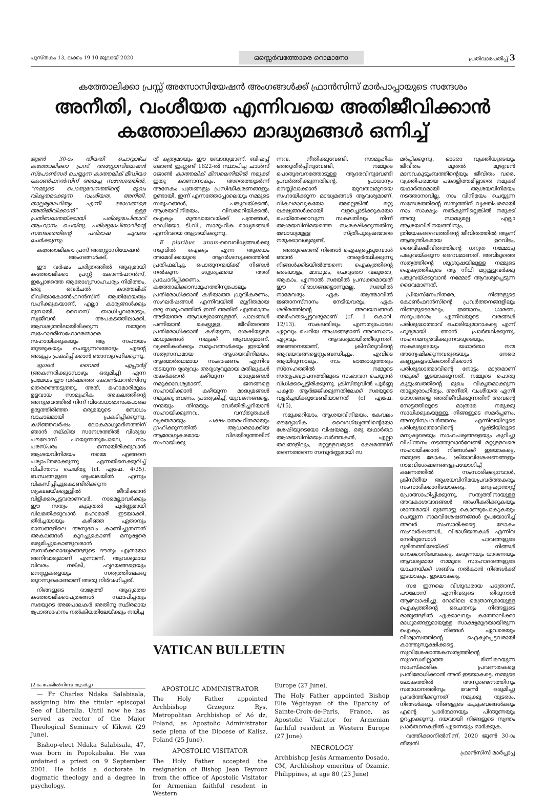പുസ്തകം 13, ലക്കം 19 10 ജൂലായ് 2020 ഒസ്സെർവത്തോരെ റൊമാനോ പ്രതിവാരപതിപ്പ് 3
കത്തോലിക്കാ പ്രസ്സ് അസോസിയേഷൻ അംഗങ്ങൾക്ക് ഫ്രാൻസിസ് മാർപാപ്പായുടെ സന്ദേശം
അനീതി, വംശീയത എന്നിവയെ അതിജീവിക്കാൻ
കത്തോലിക്കാ മാദ്ധ്യമങ്ങൾ ഒന്നിച്ച്
ജൂൺ 30-ാം തീയതി ചൊവ്വാഴ്ച കത്തോലിക്കാ പ്രസ് അസ്സോസിയേഷൻ സ്പോൺസർ ചെയ്യുന്ന കാത്തലിക് മീഡിയാ കോൺഫറൻസിന് അയച്ച സന്ദേശത്തിൽ, “നമ്മുടെ പൊതുഭവനത്തിന്റെ മുഖം വികൃതമാക്കുന്ന വംശീയത, അനീതി, താല്പര്യരാഹിത്യം എന്നീ രോഗങ്ങളെ അതിജീവിക്കാൻ” ഉള്ള പ്രതിബദ്ധതയ്ക്കായി പരിശുദ്ധപിതാവ് ആഹ്വാനം ചെയ്തു. പരിശുദ്ധപിതാവിന്റെ സന്ദേശത്തിന്റെ പരിഭാഷ ചുവടെ ചേർക്കുന്നു:
കത്തോലിക്കാ പ്രസ് അസ്സോസിയേഷൻ അംഗങ്ങൾക്ക്,
ഈ വർഷം ചരിത്രത്തിൽ ആദ്യമായി കത്തോലിക്കാ പ്രസ്സ് കോൺഫറൻസ്, ഇപ്പോഴത്തെ ആരോഗ്യസാഹചര്യം നിമിത്തം, ഒരു വെർചൽ കാത്തലിക് മീഡിയാകോൺഫറൻസിന് ആതിഥേയത്വം വഹിക്കുകയാണ്. എല്ലാ കാര്യങ്ങൾക്കും മുമ്പായി, വൈറസ് ബാധിച്ചവരോടും, സ്വജീവൻ അപകടത്തിലാക്കി, ആവശ്യത്തിലായിരിക്കുന്ന നമ്മുടെ സഹോദരീസഹോദരന്മാരെ സഹായിക്കുകയും ആ സഹായം തുടരുകയും ചെയ്യുന്നവരോടും എന്റെ അടുപ്പം പ്രകടിപ്പിക്കാൻ ഞാനാഗ്രഹിക്കുന്നു.
ടുഗദർ വൈൽ എപ്പാർട്ട് (അകന്നരിക്കുമ്പോഴും ഒരുമിച്ച്) എന്ന പ്രമേയം ഈ വർഷത്തെ കോൺഫറൻസിനു തെരഞ്ഞെടുത്തു. അത്, മഹാമാരിമൂലം ഉളവായ സാമൂഹിക അകലത്തിന്റെ അനുഭവത്തിൽ നിന്ന് വിരോധാഭാസംപോലെ ഉരുത്തിരിഞ്ഞ ഒരുമയുടെ ബോധം വാചാലമായി പ്രകടിപ്പിക്കുന്നു. കഴിഞ്ഞവർഷം ലോകമാധ്യമദിനത്തിന് ഞാൻ നല്കിയ സന്ദേശത്തിൽ വിശുദ്ധ പൗലോസ് പറയുന്നതുപോലെ, നാം പരസ്പരം ഒന്നായിരിക്കുവാൻ ആശയവിനിമയം നമ്മെ എങ്ങനെ പര്യാപ്തരാക്കുന്നു എന്നതിനെക്കുറിച്ച് വിചിന്തനം ചെയ്തു (cf. എഫേ. 4/25). ബന്ധങ്ങളുടെ ശൃംഖലയിൽ എന്നും വികസിപ്പിച്ചുകൊണ്ടിരിക്കുന്ന ശൃംഖലയ്ക്കുള്ളിൽ ജീവിക്കാൻ വിളിക്കപ്പെട്ടവരാണവർ. നാമെല്ലാവർക്കും ഈ സത്യം കൂടുതൽ പൂർണ്ണമായി വിലമതിക്കുവാൻ മഹാമാരി ഇടയാക്കി. തീർച്ചയായും കഴിഞ്ഞ ഏതാനും മാസങ്ങളിലെ അനുഭവം കാണിച്ചുതന്നത് അകലങ്ങൾ കുറച്ചുകൊണ്ട് മനുഷ്യരെ ഒരുമിച്ചുകൊണ്ടുവരാൻ സമ്പർക്കമാദ്ധ്യമങ്ങളുടെ ദൗത്യം എത്രയോ അനിവാര്യമാണ് എന്നാണ്. ആവശ്യമായ വിവരം നല്കി, ഹൃദയങ്ങളെയും മനസ്സുകളെയും സത്യത്തിലേക്കു തുറന്നുകൊണ്ടാണ് അതു നിർവഹിച്ചത്.
നിങ്ങളുടെ രാജ്യത്ത് ആദ്യത്തെ കത്തോലിക്കാപത്രങ്ങൾ സ്ഥാപിച്ചതും സഭയുടെ അജപാലകർ അതിനു സ്ഥിരമായ പ്രോത്സാഹനം നൽകിയതിലേയ്ക്കും നയിച്ച
ത് കൃത്യമായും ഈ ബോദ്ധ്യമാണ്. ബിഷപ്പ് ജോൺ ഇംഗ്ലണ്ട് 1822-ൽ സ്ഥാപിച്ച ചാൾസ് ജോൺ കാത്തലിക് മിസലെനിയിൽ നമുക്ക് ഇതു കാണാനാകും. അതെത്തുടർന്ന് അനേകം പത്രങ്ങളും പ്രസിദ്ധീകരണങ്ങളും ഉണ്ടായി. ഇന്ന് എന്നത്തേപ്പോലെയും നമ്മുടെ സമൂഹങ്ങൾ, പങ്കുവയ്ക്കൽ, ആശയവിനിമയം, വിവരമറിയിക്കൽ, ഐക്യം മുതലായവയ്ക്ക് പത്രങ്ങൾ, റേഡിയോ, ടി.വി., സാമൂഹിക മാധ്യമങ്ങൾ എന്നിവയെ ആശ്രയിക്കുന്നു.
E pluribus unum-വൈവിധ്യങ്ങൾക്കു നടുവിൽ ഐക്യം എന്ന ആശയം അമേരിക്കയുടെ ആദർശസൂക്തത്തിൽ പ്രതിഫലിച്ചു. പൊതുനന്മയ്ക്ക് നിങ്ങൾ നൽകുന്ന ശുശ്രൂഷയെ അത് പ്രചോദിപ്പിക്കണം. കത്തോലിക്കാസമൂഹത്തിനുപോലും പ്രതിരോധിക്കാൻ കഴിയാത്ത ധ്രുവീകരണം, സംഘർഷങ്ങൾ എന്നിവയിൽ മുദ്രിതമായ ഒരു സമൂഹത്തിൽ ഇന്ന് അതിന് എത്രമാത്രം അടിയന്തര ആവശ്യമാണുള്ളത്. പാലങ്ങൾ പണിയാൻ കെല്പുള്ള, ജീവിതത്തെ പ്രതിരോധിക്കാൻ കഴിയുന്ന, ശേഷിയുള്ള മാധ്യമങ്ങൾ നമുക്ക് ആവശ്യമാണ്. വ്യക്തികൾക്കും സമൂഹങ്ങൾക്കും ഇടയിൽ സത്യസന്ധമായ ആശയവിനിമയം, ആത്മാർത്ഥമായ സംഭാഷണം എന്നിവ തടയുന്ന ദൃശ്യവും അദൃശ്യവുമായ മതിലുകൾ തകർക്കാൻ കഴിയുന്ന മാധ്യമങ്ങൾ നമുക്കാവശ്യമാണ്. ജനങ്ങളെ സഹായിക്കാൻ കഴിയുന്ന മാദ്ധ്യമങ്ങൾ നമുക്കു വേണം. പ്രത്യേകിച്ച്, യുവജനങ്ങളെ, നന്മയും തിന്മയും വേർതിരിച്ചറിയാൻ സഹായിക്കുന്നവ. വസ്തുതകൾ വ്യക്തമായും പക്ഷപാതരഹിതമായും ഗ്രഹിക്കുന്നതിൽ ആധാരമാക്കിയ ആരോഗ്യകരമായ വിലയിരുത്തലിന് സഹായിക്കു
ന്നവ. നീതിക്കുവേണ്ടി, സാമൂഹിക ഒത്തുതീർപ്പിനുവേണ്ടി, നമ്മുടെ പൊതുഭവനത്തോടുള്ള ആദരവിനുവേണ്ടി പ്രവർത്തിക്കുന്നതിന്റെ, പ്രാധാന്യം മനസ്സിലാക്കാൻ യുവതലമുറയെ സഹായിക്കുന്ന മാദ്ധ്യമങ്ങൾ ആവശ്യമാണ്. വികലമാവുകയോ അല്ലെങ്കിൽ മറ്റു ലക്ഷ്യങ്ങൾക്കായി വളച്ചൊടിക്കുകയോ ചെയ്തേക്കാവുന്ന സകലതിലും നിന്ന് ആശയവിനിമയത്തെ സംരക്ഷിക്കുന്നതിനു ബോദ്ധ്യമുള്ള സ്ത്രീപുരുഷന്മാരെ നമുക്കാവശ്യമുണ്ട്.
അതുകൊണ്ട് നിങ്ങൾ ഐക്യപ്പെടുമ്പോൾ ഞാൻ അഭ്യർത്ഥിക്കുന്നു നിങ്ങൾക്കിടയിൽത്തന്നെ ഐക്യത്തിന്റെ ഒരടയാളം, മാദ്ധ്യമം, ചെറുതോ വലുതോ, ആകാം. എന്നാൽ സഭയിൽ പ്രസക്തമായത് ഈ വിഭാഗങ്ങളൊന്നുമല്ല. സഭയിൽ നാമേവരും ഏക ആത്മാവിൽ ജ്ഞാനസ്നാനം നേടിയവരും, ഏക ശരീരത്തിന്റെ അവയവങ്ങൾ അർഹതപ്പെട്ടവരുമാണ് (cf. 1 കൊറി. 12/13). സകലതിലും എന്നതുപോലെ ഏറ്റവും ചെറിയ അംഗങ്ങളാണ് അവസാനം ഏറ്റവും ആവശ്യമായിത്തീരുന്നത്. അങ്ങനെയാണ്, ക്രിസ്തുവിന്റെ ആവയവങ്ങളെസ്സംബന്ധിച്ചും. എവിടെ ആയിരുന്നാലും, നാം ഓരോരുത്തരും സ്നേഹത്തിൽ നമ്മുടെ സത്യപ്രഖ്യാപനത്തിലൂടെ സംഭാവന ചെയ്യാൻ വിധിക്കപ്പെട്ടിരിക്കുന്നു. ക്രിസ്തുവിൽ പൂർണ്ണ പക്വത ആർജ്ജിക്കുന്നതിലേക്ക് സഭയുടെ വളർച്ചയ്ക്കുവേണ്ടിയാണത് (cf എഫേ. 4/15).
നമുക്കറിയാം, ആശയവിനിമയം, കേവലം ഔദ്യോഗിക വൈദഗ്ദ്ധ്യത്തിന്റെയോ ശേഷിയുടെയോ വിഷയമല്ല. ഒരു യഥാർത്ഥ ആശയവിനിമയപ്രവർത്തകൻ, എല്ലാ തലങ്ങളിലും, മറ്റുള്ളവരുടെ ക്ഷേമത്തിന് തന്നെത്തന്നെ സമ്പൂർണ്ണമായി സ
VATICAN BULLETIN
മർപ്പിക്കുന്നു. ഓരോ വ്യക്തിയുടെയും ജീവിതം മുതൽ മുഴുവൻ മാനവകുടുംബത്തിന്റെയും ജീവിതം വരെ. വ്യക്തിപരമായ പങ്കാളിത്തമില്ലാതെ നമുക്ക് യഥാർത്ഥമായി ആശയവിനിമയം നടത്താനാവില്ല. നാം വിനിമയം ചെയ്യുന്ന സന്ദേശത്തിന്റെ സത്യത്തിന് വ്യക്തിപരമായി നാം സാക്ഷ്യം നൽകുന്നില്ലെങ്കിൽ നമുക്ക് അതു സാദ്ധ്യമല്ല. എല്ലാ ആശയവിമിനയത്തിനും, ത്രിയേകദൈവത്തിന്റെ ജീവിതത്തിൽ ആണ് ആത്യന്തികമായ ഉറവിടം. ദൈവികജീവിതത്തിന്റെ ധന്യത നമ്മോടു പങ്കുവയ്ക്കുന്ന ദൈവമാണത്. അവിടുത്തെ സത്യത്തിന്റെ ശുശ്രൂഷയിലുള്ള നമ്മുടെ ഐക്യത്തിലൂടെ ആ നിധി മറ്റുള്ളവർക്കു പങ്കുവയ്ക്കുവാൻ നമ്മോട് ആവശ്യപ്പെടുന്ന ദൈവമാണത്.
പ്രിയസ്നേഹിതരേ, നിങ്ങളുടെ കോൺഫറൻസിന്റെ പ്രവർത്തനങ്ങളിലും നിങ്ങളുടെമേലും, ജ്ഞാനം, ധാരണ, സദുപദേശം എന്നിവയുടെ വരങ്ങൾ പരിശുദ്ധാത്മാവ് ചൊരിയുമാറാകട്ടെ എന്ന് ഹൃദ്യമായി ഞാൻ പ്രാർത്ഥിക്കുന്നു. സഹനമനുഭവിക്കുന്നവരുടെയും, സകലരുടെയും യഥാർത്ഥ നന്മ അന്വേഷിക്കുന്നവരുടെയും നേരെ കണ്ണുകളടയ്ക്കാതിരിക്കാൻ പരിശുദ്ധാത്മാവിന്റെ നോട്ടം മാത്രമാണ് നമുക്ക് ഇടയാക്കുന്നത്. നമ്മുടെ പൊതു കുടുംബത്തിന്റെ മുഖം വികൃതമാക്കുന്ന താല്പര്യരാഹിത്യം, അനീതി, വംശീയത എന്നീ രോഗങ്ങളെ അതിജീവിക്കുന്നതിന് അവന്റെ നോട്ടത്തിലൂടെ മാത്രമേ നമുക്കു സാധിക്കുകയുള്ളൂ. നിങ്ങളുടെ സമർപ്പണം, അനുദിനപ്രവർത്തനം എന്നിവയിലൂടെ പരിശുദ്ധാത്മാവിന്റെ ദൃഷ്ടിയിലൂടെ മനുഷ്യരെയും സാഹചര്യങ്ങളെയും കുറിച്ചു വിചിന്തനം നടത്തുവാൻവേണ്ടി മറ്റുള്ളവരെ സഹായിക്കാൻ നിങ്ങൾക്ക് ഇടയാകട്ടെ. നമ്മുടെ ലോകം, ക്രിയാവിശേഷണങ്ങളും നാമവിശേഷണങ്ങളുപയോഗിച്ച് ക്ഷണത്തിൽ സംസാരിക്കുമ്പോൾ, ക്രിസ്തീയ ആശയവിനിമയപ്രവർത്തകരും സംസാരിക്കാനിടയാകട്ടെ. മനുഷ്യാന്തസ്സ് പ്രോത്സാഹിപ്പിക്കുന്നു, സത്യത്തിനായുള്ള അവകാശവാദങ്ങൾ അംഗീകരിക്കുകയും ശാന്തമായി മുന്നോട്ടു കൊണ്ടുപോകുകയും ചെയ്യുന്ന നാമവിശേഷണങ്ങൾ ഉപയോഗിച്ച് അവർ സംസാരിക്കട്ടെ. ലോകം സംഘർഷങ്ങൾ, വിഭാഗീയതകൾ എന്നിവ നേരിടുമ്പോൾ പാവങ്ങളുടെ ദുരിതത്തിലേയ്ക്ക് നിങ്ങൾ നോക്കാനിടയാകട്ടെ. കരുണയും ധാരണയും ആവശ്യമായ നമ്മുടെ സഹോദരങ്ങളുടെ യാചനയ്ക്ക് ശബ്ദം നൽകാൻ നിങ്ങൾക്ക് ഇടയാകും, ഇടയാകട്ടെ.
സഭ ഇന്നലെ വിശുദ്ധരായ പത്രോസ്, പൗലോസ് എന്നിവരുടെ തിരുനാൾ ആഘോഷിച്ചു. റോമിലെ മെത്രാനുമായുള്ള ഐക്യത്തിന്റെ ചൈതന്യം നിങ്ങളുടെ രാജ്യങ്ങളിൽ എക്കാലവും കത്തോലിക്കാ മാധ്യമങ്ങളുമായുള്ള സാക്ഷ്യമുദ്രയായിരുന്ന ഐക്യം, നിങ്ങൾ ഏവരെയും വിശ്വാസത്തിന്റെ ഐക്യപ്പെട്ടവരായി കാത്തുസൂക്ഷിക്കട്ടെ. സുവിശേഷാത്മകസത്യത്തിന്റെ സുഗന്ധമില്ലാത്ത മിന്നിമറയുന്ന സാംസ്കാരിക പ്രവണതകളെ പ്രതിരോധിക്കാൻ അത് ഇടയാകട്ടെ. നമ്മുടെ ലോകത്തിൽ അനുരഞ്ജനത്തിനും സമാധാനത്തിനും വേണ്ടി ഒരുമിച്ചു പ്രവർത്തിക്കുന്നത് നമുക്കു തുടരാം. നിങ്ങൾക്കും നിങ്ങളുടെ കുടുംബങ്ങൾക്കും എന്റെ പ്രാർത്ഥനയും പിന്തുണയും ഉറപ്പാക്കുന്നു. ദയവായി നിങ്ങളുടെ സ്വന്തം പ്രാർത്ഥനകളിൽ എന്നെയും ഓർക്കുക.
വത്തിക്കാനിൽനിന്ന്, 2020 ജൂൺ 30-ാം തീയതി
ഫ്രാൻസിസ് മാർപ്പാപ്പ
(2-ാം പേജിൽനിന്നു തുടർച്ച)
— Fr Charles Ndaka Salabisala, assigning him the titular episcopal See of Liberalia. Until now he has served as rector of the Major Theological Seminary of Kikwit (29 June).
Bishop-elect Ndaka Salabisala, 47, was born in Popokabaka. He was ordained a priest on 9 September 2001. He holds a doctorate in dogmatic theology and a degree in psychology.
APOSTOLIC ADMINISTRATOR
The Holy Father appointed Archbishop Grzegorz Rys, Metropolitan Archbishop of Aó dz, Poland, as Apostolic Administrator sede plena of the Diocese of Kalisz, Poland (25 June).
APOSTOLIC VISITATOR
The Holy Father accepted the resignation of Bishop Jean Teyrouz from the office of Apostolic Visitator for Armenian faithful resident in Western
Europe (27 June).
The Holy Father appointed Bishop Elie Yéghiayan of the Eparchy of Sainte-Croix-de-Paris, France, as Apostolic Visitator for Armenian faithful resident in Western Europe (27 June).
NECROLOGY
Archbishop Jesús Armamento Dosado, CM, Archbishop emeritus of Ozamiz, Philippines, at age 80 (23 June)